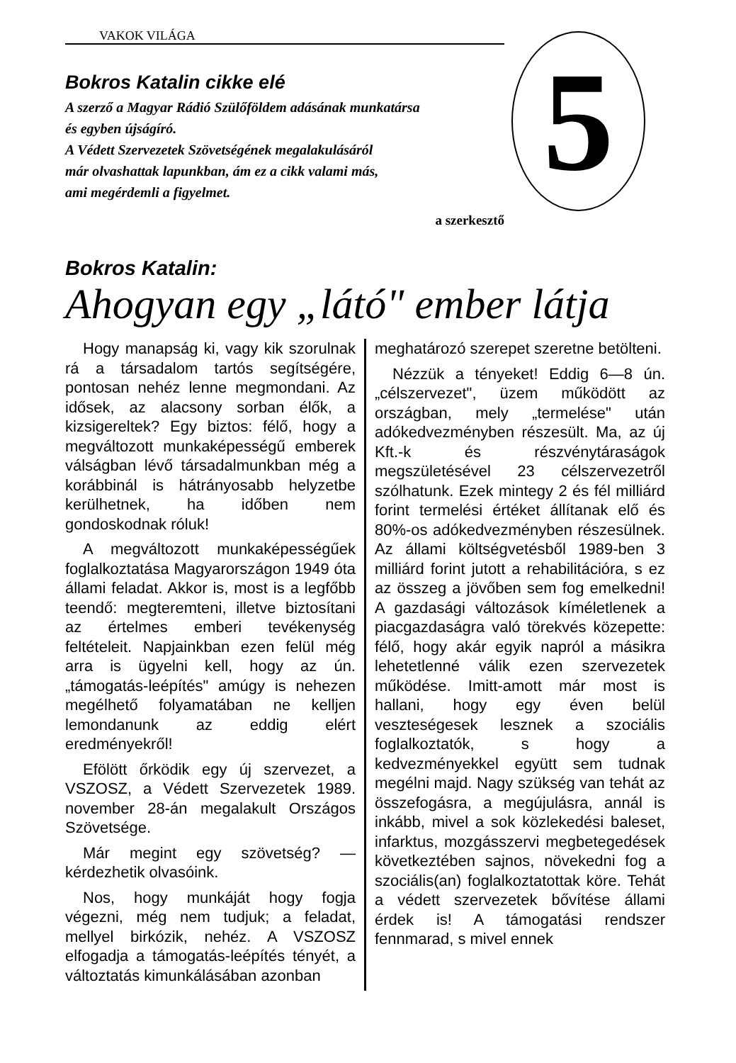VAKOK VILÁGA
Bokros Katalin cikke elé
A szerző a Magyar Rádió Szülőföldem adásának munkatársa
és egyben újságíró.
A Védett Szervezetek Szövetségének megalakulásáról
már olvashattak lapunkban, ám ez a cikk valami más,
ami megérdemli a figyelmet.
a szerkesztő
5
Bokros Katalin:
Ahogyan egy „látó" ember látja
Hogy manapság ki, vagy kik szorulnak rá a társadalom tartós segítségére, pontosan nehéz lenne megmondani. Az idősek, az alacsony sorban élők, a kizsigereltek? Egy biztos: félő, hogy a megváltozott munkaképességű emberek válságban lévő társadalmunkban még a korábbinál is hátrányosabb helyzetbe kerülhetnek, ha időben nem gondoskodnak róluk!
A megváltozott munkaképességűek foglalkoztatása Magyarországon 1949 óta állami feladat. Akkor is, most is a legfőbb teendő: megteremteni, illetve biztosítani az értelmes emberi tevékenység feltételeit. Napjainkban ezen felül még arra is ügyelni kell, hogy az ún. „támogatás-leépítés" amúgy is nehezen megélhető folyamatában ne kelljen lemondanunk az eddig elért eredményekről!
Efölött őrködik egy új szervezet, a VSZOSZ, a Védett Szervezetek 1989. november 28-án megalakult Országos Szövetsége.
Már megint egy szövetség? — kérdezhetik olvasóink.
Nos, hogy munkáját hogy fogja végezni, még nem tudjuk; a feladat, mellyel birkózik, nehéz. A VSZOSZ elfogadja a támogatás-leépítés tényét, a változtatás kimunkálásában azonban
meghatározó szerepet szeretne betölteni.
Nézzük a tényeket! Eddig 6—8 ún. „célszervezet", üzem működött az országban, mely „termelése" után adókedvezményben részesült. Ma, az új Kft.-k és részvénytáraságok megszületésével 23 célszervezetről szólhatunk. Ezek mintegy 2 és fél milliárd forint termelési értéket állítanak elő és 80%-os adókedvezményben részesülnek. Az állami költségvetésből 1989-ben 3 milliárd forint jutott a rehabilitációra, s ez az összeg a jövőben sem fog emelkedni! A gazdasági változások kíméletlenek a piacgazdaságra való törekvés közepette: félő, hogy akár egyik napról a másikra lehetetlenné válik ezen szervezetek működése. Imitt-amott már most is hallani, hogy egy éven belül veszteségesek lesznek a szociális foglalkoztatók, s hogy a kedvezményekkel együtt sem tudnak megélni majd. Nagy szükség van tehát az összefogásra, a megújulásra, annál is inkább, mivel a sok közlekedési baleset, infarktus, mozgásszervi megbetegedések következtében sajnos, növekedni fog a szociális(an) foglalkoztatottak köre. Tehát a védett szervezetek bővítése állami érdek is! A támogatási rendszer fennmarad, s mivel ennek